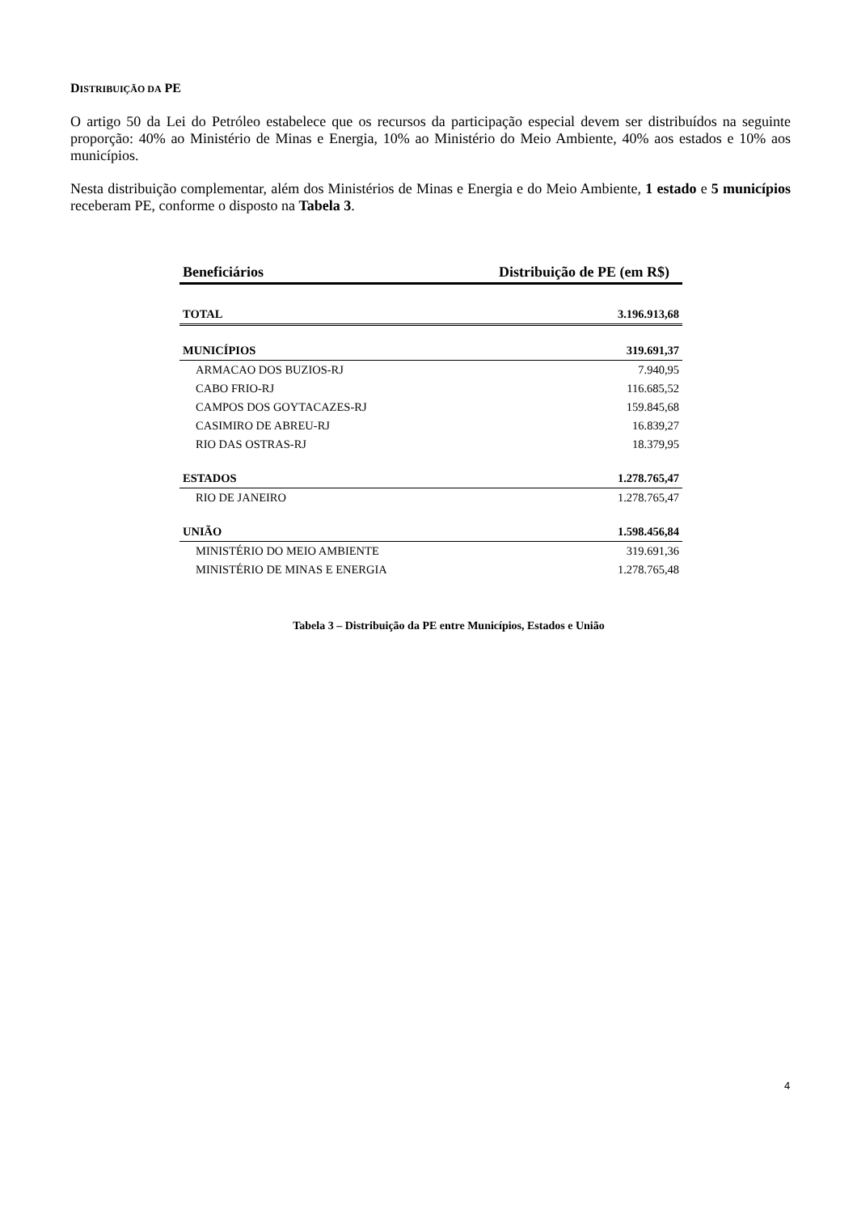DISTRIBUIÇÃO DA PE
O artigo 50 da Lei do Petróleo estabelece que os recursos da participação especial devem ser distribuídos na seguinte proporção: 40% ao Ministério de Minas e Energia, 10% ao Ministério do Meio Ambiente, 40% aos estados e 10% aos municípios.
Nesta distribuição complementar, além dos Ministérios de Minas e Energia e do Meio Ambiente, 1 estado e 5 municípios receberam PE, conforme o disposto na Tabela 3.
| Beneficiários | Distribuição de PE (em R$) |
| --- | --- |
| TOTAL | 3.196.913,68 |
| MUNICÍPIOS | 319.691,37 |
| ARMACAO DOS BUZIOS-RJ | 7.940,95 |
| CABO FRIO-RJ | 116.685,52 |
| CAMPOS DOS GOYTACAZES-RJ | 159.845,68 |
| CASIMIRO DE ABREU-RJ | 16.839,27 |
| RIO DAS OSTRAS-RJ | 18.379,95 |
| ESTADOS | 1.278.765,47 |
| RIO DE JANEIRO | 1.278.765,47 |
| UNIÃO | 1.598.456,84 |
| MINISTÉRIO DO MEIO AMBIENTE | 319.691,36 |
| MINISTÉRIO DE MINAS E ENERGIA | 1.278.765,48 |
Tabela 3 – Distribuição da PE entre Municípios, Estados e União
4